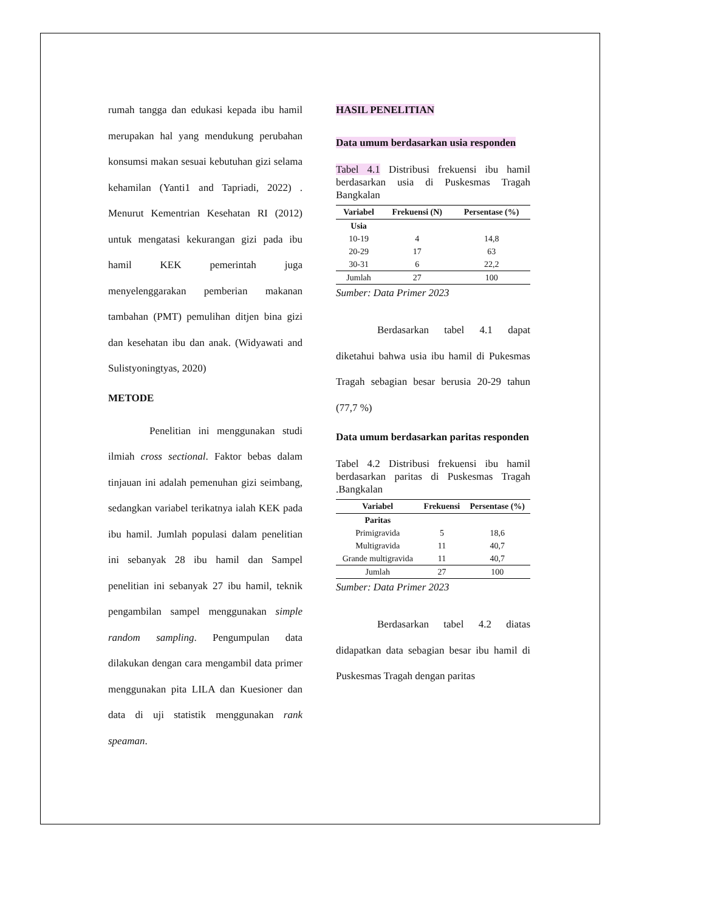rumah tangga dan edukasi kepada ibu hamil merupakan hal yang mendukung perubahan konsumsi makan sesuai kebutuhan gizi selama kehamilan (Yanti1 and Tapriadi, 2022) . Menurut Kementrian Kesehatan RI (2012) untuk mengatasi kekurangan gizi pada ibu hamil KEK pemerintah juga menyelenggarakan pemberian makanan tambahan (PMT) pemulihan ditjen bina gizi dan kesehatan ibu dan anak. (Widyawati and Sulistyoningtyas, 2020)
METODE
    Penelitian ini menggunakan studi ilmiah cross sectional. Faktor bebas dalam tinjauan ini adalah pemenuhan gizi seimbang, sedangkan variabel terikatnya ialah KEK pada ibu hamil. Jumlah populasi dalam penelitian ini sebanyak 28 ibu hamil dan Sampel penelitian ini sebanyak 27 ibu hamil, teknik pengambilan sampel menggunakan simple random sampling. Pengumpulan data dilakukan dengan cara mengambil data primer menggunakan pita LILA dan Kuesioner dan data di uji statistik menggunakan rank speaman.
HASIL PENELITIAN
Data umum berdasarkan usia responden
Tabel 4.1 Distribusi frekuensi ibu hamil berdasarkan usia di Puskesmas Tragah Bangkalan
| Variabel | Frekuensi (N) | Persentase (%) |
| --- | --- | --- |
| Usia | | |
| 10-19 | 4 | 14,8 |
| 20-29 | 17 | 63 |
| 30-31 | 6 | 22,2 |
| Jumlah | 27 | 100 |
Sumber: Data Primer 2023
    Berdasarkan tabel 4.1 dapat diketahui bahwa usia ibu hamil di Pukesmas Tragah sebagian besar berusia 20-29 tahun (77,7 %)
Data umum berdasarkan paritas responden
Tabel 4.2 Distribusi frekuensi ibu hamil berdasarkan paritas di Puskesmas Tragah .Bangkalan
| Variabel | Frekuensi | Persentase (%) |
| --- | --- | --- |
| Paritas | | |
| Primigravida | 5 | 18,6 |
| Multigravida | 11 | 40,7 |
| Grande multigravida | 11 | 40,7 |
| Jumlah | 27 | 100 |
Sumber: Data Primer 2023
    Berdasarkan tabel 4.2 diatas didapatkan data sebagian besar ibu hamil di Puskesmas Tragah dengan paritas